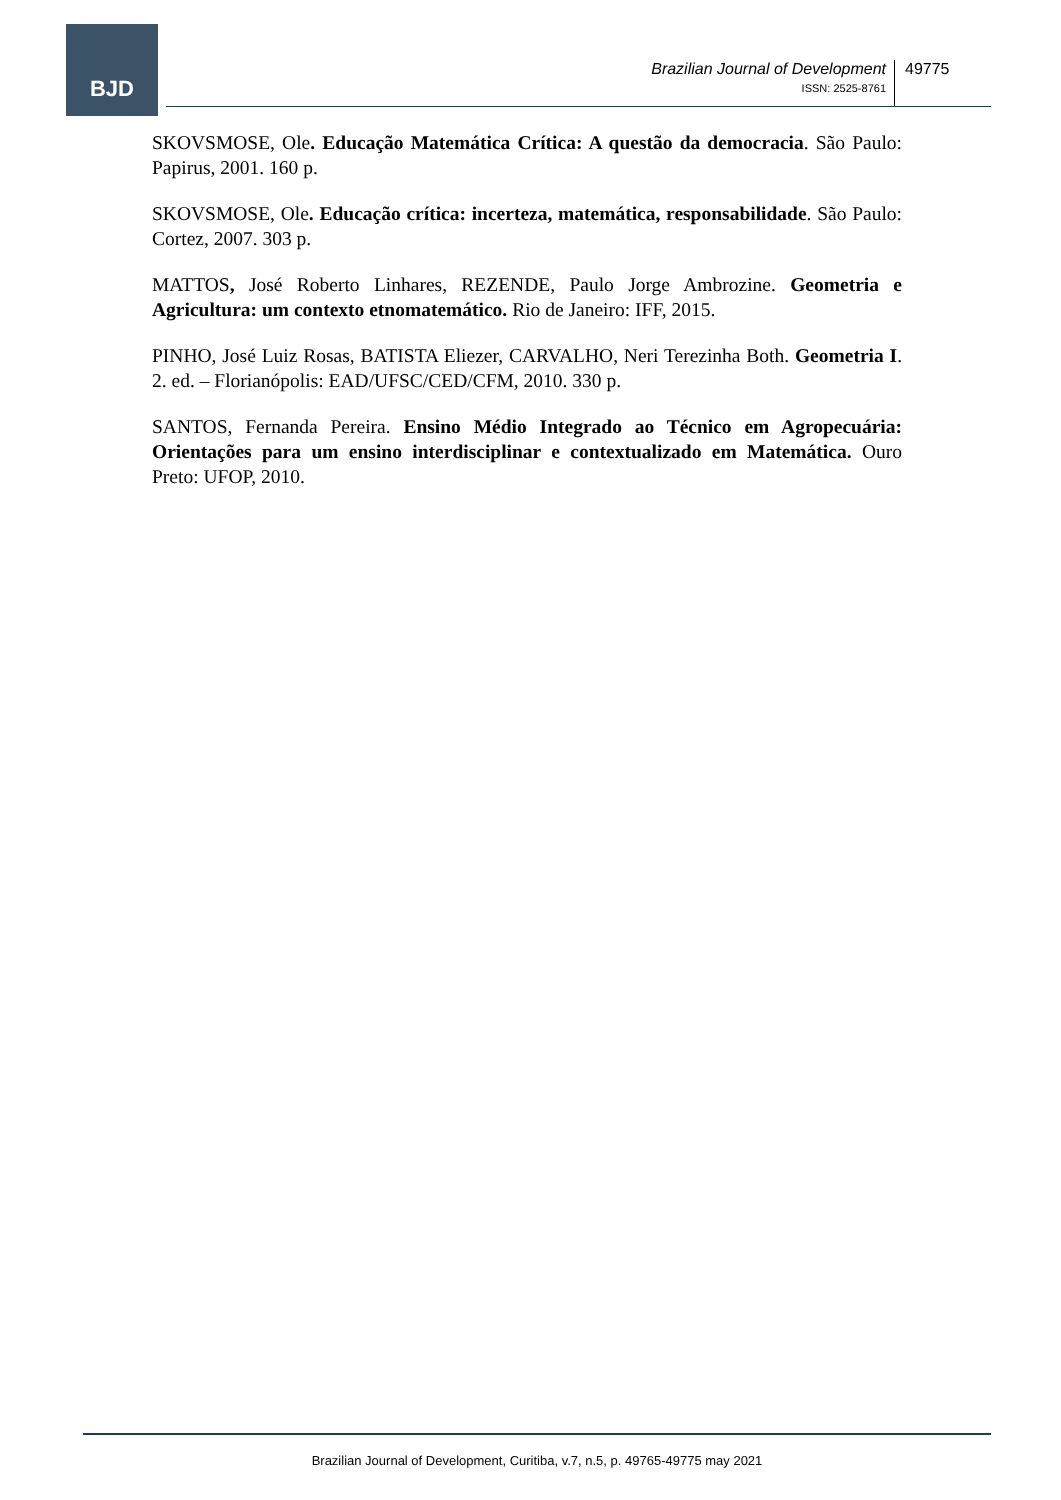BJD
Brazilian Journal of Development
ISSN: 2525-8761
49775
SKOVSMOSE, Ole. Educação Matemática Crítica: A questão da democracia. São Paulo: Papirus, 2001. 160 p.
SKOVSMOSE, Ole. Educação crítica: incerteza, matemática, responsabilidade. São Paulo: Cortez, 2007. 303 p.
MATTOS, José Roberto Linhares, REZENDE, Paulo Jorge Ambrozine. Geometria e Agricultura: um contexto etnomatemático. Rio de Janeiro: IFF, 2015.
PINHO, José Luiz Rosas, BATISTA Eliezer, CARVALHO, Neri Terezinha Both. Geometria I. 2. ed. – Florianópolis: EAD/UFSC/CED/CFM, 2010. 330 p.
SANTOS, Fernanda Pereira. Ensino Médio Integrado ao Técnico em Agropecuária: Orientações para um ensino interdisciplinar e contextualizado em Matemática. Ouro Preto: UFOP, 2010.
Brazilian Journal of Development, Curitiba, v.7, n.5, p. 49765-49775 may 2021